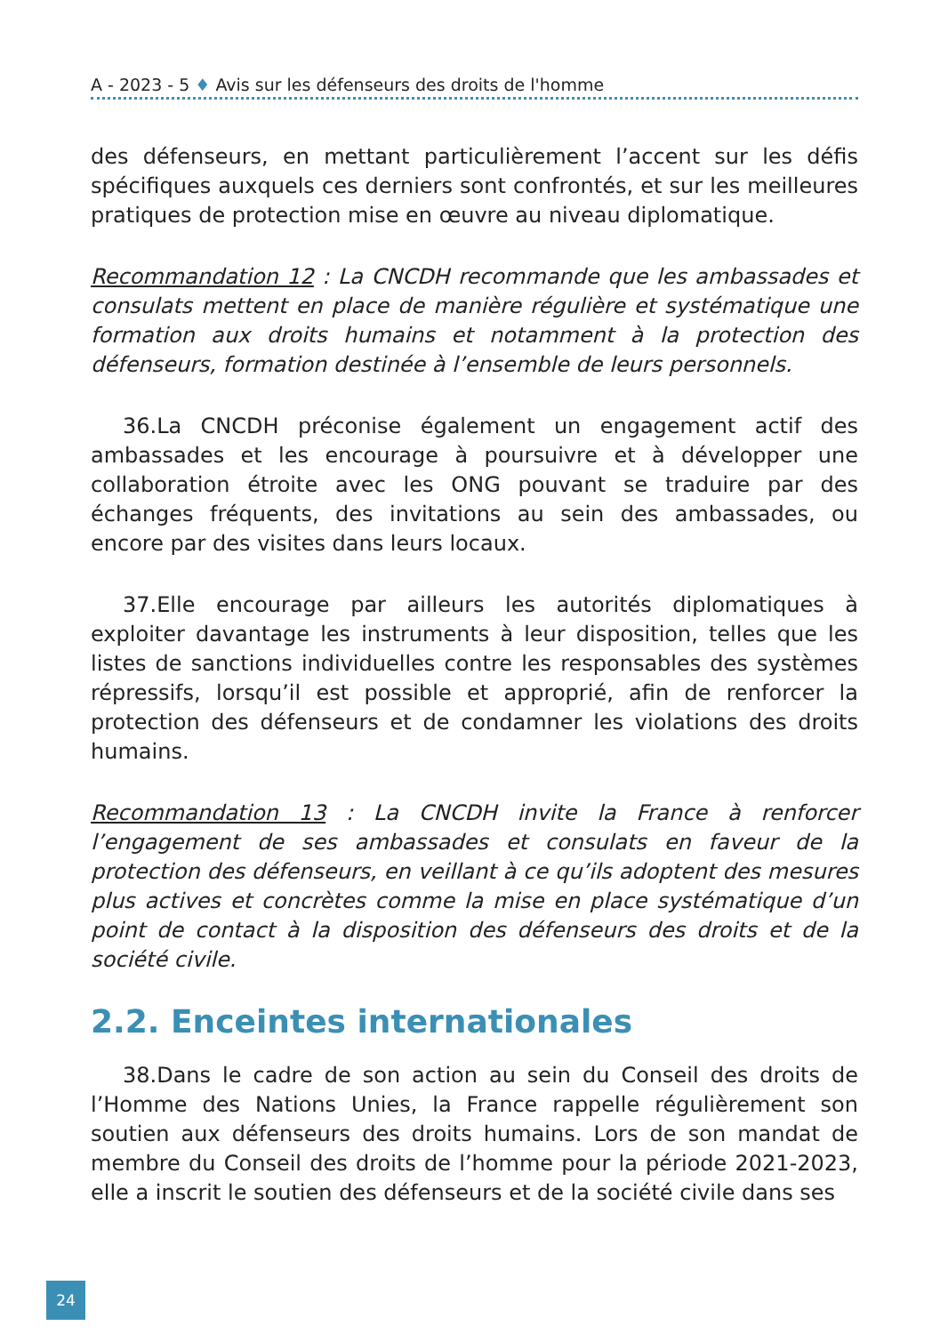A - 2023 - 5 ♦ Avis sur les défenseurs des droits de l'homme
des défenseurs, en mettant particulièrement l’accent sur les défis spécifiques auxquels ces derniers sont confrontés, et sur les meilleures pratiques de protection mise en œuvre au niveau diplomatique.
Recommandation 12 : La CNCDH recommande que les ambassades et consulats mettent en place de manière régulière et systématique une formation aux droits humains et notamment à la protection des défenseurs, formation destinée à l’ensemble de leurs personnels.
36. La CNCDH préconise également un engagement actif des ambassades et les encourage à poursuivre et à développer une collaboration étroite avec les ONG pouvant se traduire par des échanges fréquents, des invitations au sein des ambassades, ou encore par des visites dans leurs locaux.
37. Elle encourage par ailleurs les autorités diplomatiques à exploiter davantage les instruments à leur disposition, telles que les listes de sanctions individuelles contre les responsables des systèmes répressifs, lorsqu’il est possible et approprié, afin de renforcer la protection des défenseurs et de condamner les violations des droits humains.
Recommandation 13 : La CNCDH invite la France à renforcer l’engagement de ses ambassades et consulats en faveur de la protection des défenseurs, en veillant à ce qu’ils adoptent des mesures plus actives et concrètes comme la mise en place systématique d’un point de contact à la disposition des défenseurs des droits et de la société civile.
2.2. Enceintes internationales
38. Dans le cadre de son action au sein du Conseil des droits de l’Homme des Nations Unies, la France rappelle régulièrement son soutien aux défenseurs des droits humains. Lors de son mandat de membre du Conseil des droits de l’homme pour la période 2021-2023, elle a inscrit le soutien des défenseurs et de la société civile dans ses
24